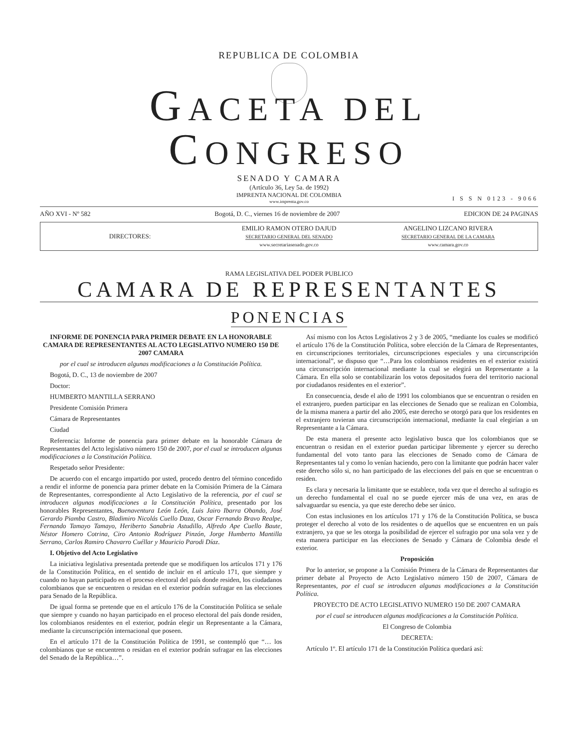REPUBLICA DE COLOMBIA
GACETA DEL CONGRESO
SENADO Y CAMARA
(Artículo 36, Ley 5a. de 1992)
IMPRENTA NACIONAL DE COLOMBIA
www.imprenta.gov.co
I S S N 0123 - 9066
AÑO XVI - Nº 582 Bogotá, D. C., viernes 16 de noviembre de 2007 EDICION DE 24 PAGINAS
DIRECTORES:
EMILIO RAMON OTERO DAJUD
SECRETARIO GENERAL DEL SENADO
www.secretariasenado.gov.co
ANGELINO LIZCANO RIVERA
SECRETARIO GENERAL DE LA CAMARA
www.camara.gov.co
RAMA LEGISLATIVA DEL PODER PUBLICO
CAMARA DE REPRESENTANTES
PONENCIAS
INFORME DE PONENCIA PARA PRIMER DEBATE EN LA HONORABLE CAMARA DE REPRESENTANTES AL ACTO LEGISLATIVO NUMERO 150 DE 2007 CAMARA
por el cual se introducen algunas modificaciones a la Constitución Política.
Bogotá, D. C., 13 de noviembre de 2007
Doctor:
HUMBERTO MANTILLA SERRANO
Presidente Comisión Primera
Cámara de Representantes
Ciudad
Referencia: Informe de ponencia para primer debate en la honorable Cámara de Representantes del Acto legislativo número 150 de 2007, por el cual se introducen algunas modificaciones a la Constitución Política.
Respetado señor Presidente:
De acuerdo con el encargo impartido por usted, procedo dentro del término concedido a rendir el informe de ponencia para primer debate en la Comisión Primera de la Cámara de Representantes, correspondiente al Acto Legislativo de la referencia, por el cual se introducen algunas modificaciones a la Constitución Política, presentado por los honorables Representantes, Buenaventura León León, Luis Jairo Ibarra Obando, José Gerardo Piamba Castro, Bladimiro Nicolás Cuello Daza, Oscar Fernando Bravo Realpe, Fernando Tamayo Tamayo, Heriberto Sanabria Astudillo, Alfredo Ape Cuello Baute, Néstor Homero Cotrina, Ciro Antonio Rodríguez Pinzón, Jorge Humberto Mantilla Serrano, Carlos Ramiro Chavarro Cuéllar y Mauricio Parodi Díaz.
I. Objetivo del Acto Legislativo
La iniciativa legislativa presentada pretende que se modifiquen los artículos 171 y 176 de la Constitución Política, en el sentido de incluir en el artículo 171, que siempre y cuando no hayan participado en el proceso electoral del país donde residen, los ciudadanos colombianos que se encuentren o residan en el exterior podrán sufragar en las elecciones para Senado de la República.
De igual forma se pretende que en el artículo 176 de la Constitución Política se señale que siempre y cuando no hayan participado en el proceso electoral del país donde residen, los colombianos residentes en el exterior, podrán elegir un Representante a la Cámara, mediante la circunscripción internacional que poseen.
En el artículo 171 de la Constitución Política de 1991, se contempló que “… los colombianos que se encuentren o residan en el exterior podrán sufragar en las elecciones del Senado de la República…”.
Así mismo con los Actos Legislativos 2 y 3 de 2005, “mediante los cuales se modificó el artículo 176 de la Constitución Política, sobre elección de la Cámara de Representantes, en circunscripciones territoriales, circunscripciones especiales y una circunscripción internacional”, se dispuso que “…Para los colombianos residentes en el exterior existirá una circunscripción internacional mediante la cual se elegirá un Representante a la Cámara. En ella solo se contabilizarán los votos depositados fuera del territorio nacional por ciudadanos residentes en el exterior”.
En consecuencia, desde el año de 1991 los colombianos que se encuentran o residen en el extranjero, pueden participar en las elecciones de Senado que se realizan en Colombia, de la misma manera a partir del año 2005, este derecho se otorgó para que los residentes en el extranjero tuvieran una circunscripción internacional, mediante la cual elegirían a un Representante a la Cámara.
De esta manera el presente acto legislativo busca que los colombianos que se encuentran o residan en el exterior puedan participar libremente y ejercer su derecho fundamental del voto tanto para las elecciones de Senado como de Cámara de Representantes tal y como lo venían haciendo, pero con la limitante que podrán hacer valer este derecho sólo si, no han participado de las elecciones del país en que se encuentran o residen.
Es clara y necesaria la limitante que se establece, toda vez que el derecho al sufragio es un derecho fundamental el cual no se puede ejercer más de una vez, en aras de salvaguardar su esencia, ya que este derecho debe ser único.
Con estas inclusiones en los artículos 171 y 176 de la Constitución Política, se busca proteger el derecho al voto de los residentes o de aquellos que se encuentren en un país extranjero, ya que se les otorga la posibilidad de ejercer el sufragio por una sola vez y de esta manera participar en las elecciones de Senado y Cámara de Colombia desde el exterior.
Proposición
Por lo anterior, se propone a la Comisión Primera de la Cámara de Representantes dar primer debate al Proyecto de Acto Legislativo número 150 de 2007, Cámara de Representantes, por el cual se introducen algunas modificaciones a la Constitución Política.
PROYECTO DE ACTO LEGISLATIVO NUMERO 150 DE 2007 CAMARA
por el cual se introducen algunas modificaciones a la Constitución Política.
El Congreso de Colombia
DECRETA:
Artículo 1º. El artículo 171 de la Constitución Política quedará así: